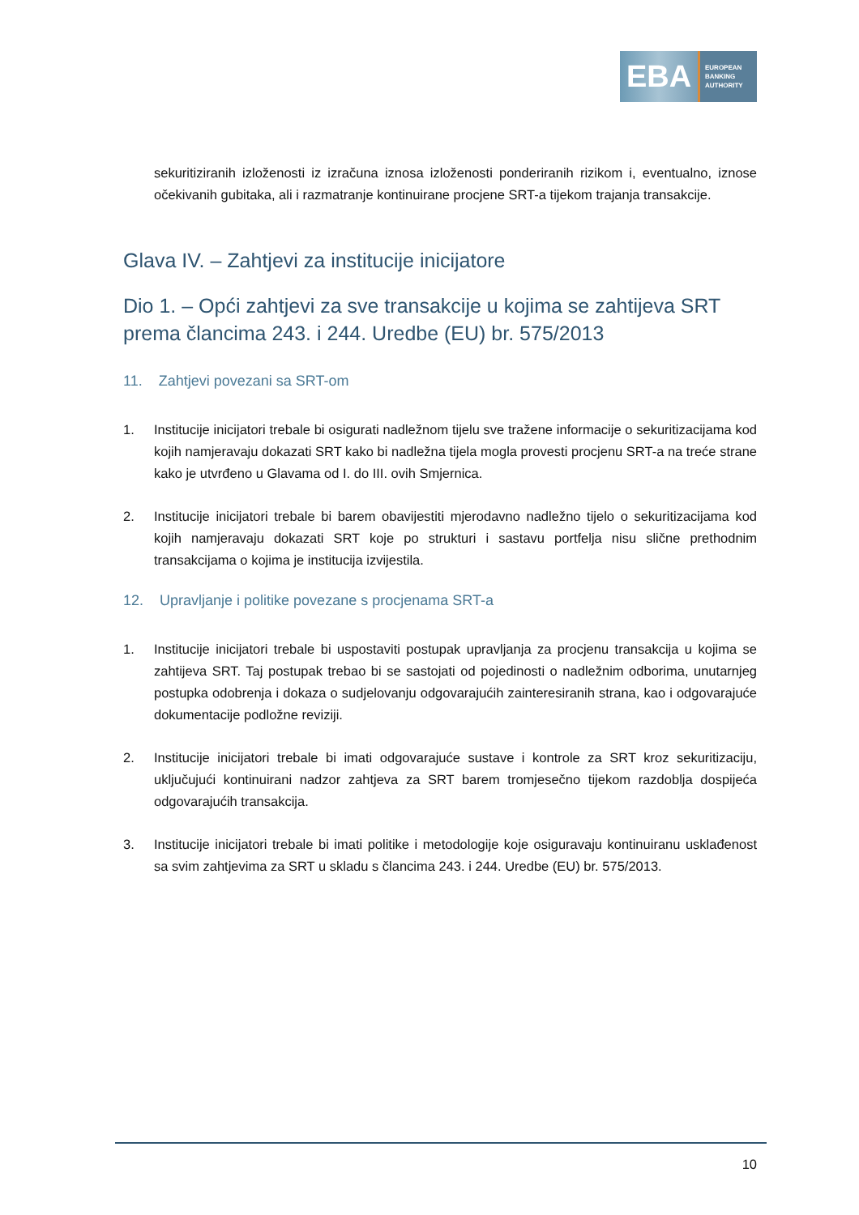EBA
EUROPEAN
BANKING
AUTHORITY
sekuritiziranih izloženosti iz izračuna iznosa izloženosti ponderiranih rizikom i, eventualno, iznose očekivanih gubitaka, ali i razmatranje kontinuirane procjene SRT-a tijekom trajanja transakcije.
Glava IV. – Zahtjevi za institucije inicijatore
Dio 1. – Opći zahtjevi za sve transakcije u kojima se zahtijeva SRT prema člancima 243. i 244. Uredbe (EU) br. 575/2013
11. Zahtjevi povezani sa SRT-om
1. Institucije inicijatori trebale bi osigurati nadležnom tijelu sve tražene informacije o sekuritizacijama kod kojih namjeravaju dokazati SRT kako bi nadležna tijela mogla provesti procjenu SRT-a na treće strane kako je utvrđeno u Glavama od I. do III. ovih Smjernica.
2. Institucije inicijatori trebale bi barem obavijestiti mjerodavno nadležno tijelo o sekuritizacijama kod kojih namjeravaju dokazati SRT koje po strukturi i sastavu portfelja nisu slične prethodnim transakcijama o kojima je institucija izvijestila.
12. Upravljanje i politike povezane s procjenama SRT-a
1. Institucije inicijatori trebale bi uspostaviti postupak upravljanja za procjenu transakcija u kojima se zahtijeva SRT. Taj postupak trebao bi se sastojati od pojedinosti o nadležnim odborima, unutarnjeg postupka odobrenja i dokaza o sudjelovanju odgovarajućih zainteresiranih strana, kao i odgovarajuće dokumentacije podložne reviziji.
2. Institucije inicijatori trebale bi imati odgovarajuće sustave i kontrole za SRT kroz sekuritizaciju, uključujući kontinuirani nadzor zahtjeva za SRT barem tromjesečno tijekom razdoblja dospijeća odgovarajućih transakcija.
3. Institucije inicijatori trebale bi imati politike i metodologije koje osiguravaju kontinuiranu usklađenost sa svim zahtjevima za SRT u skladu s člancima 243. i 244. Uredbe (EU) br. 575/2013.
10